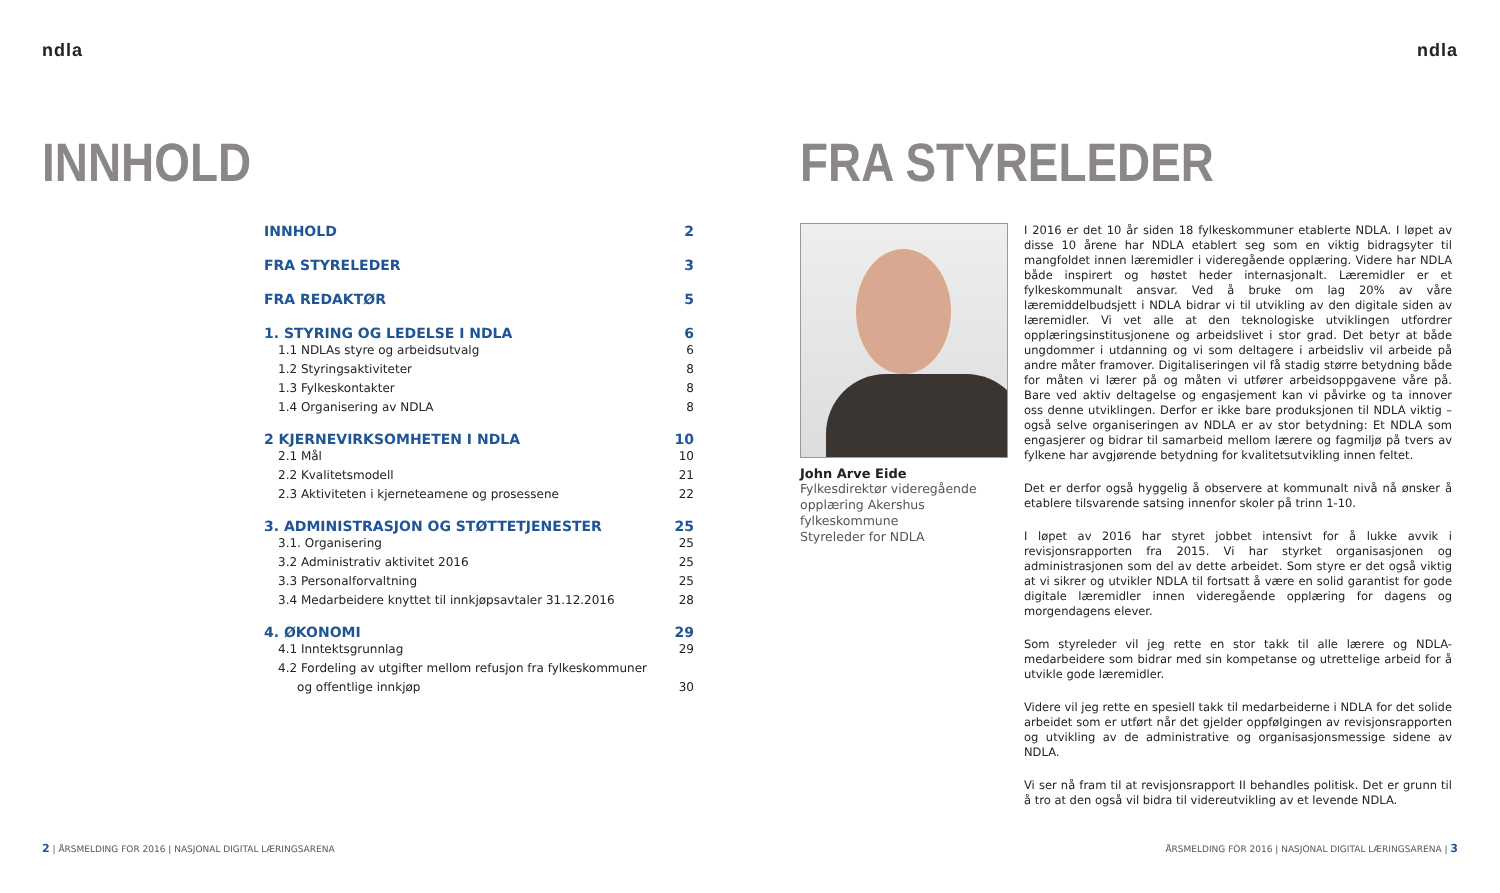ndla
INNHOLD
INNHOLD 2
FRA STYRELEDER 3
FRA REDAKTØR 5
1. STYRING OG LEDELSE I NDLA 6
1.1 NDLAs styre og arbeidsutvalg 6
1.2 Styringsaktiviteter 8
1.3 Fylkeskontakter 8
1.4 Organisering av NDLA 8
2 KJERNEVIRKSOMHETEN I NDLA 10
2.1 Mål 10
2.2 Kvalitetsmodell 21
2.3 Aktiviteten i kjerneteamene og prosessene 22
3. ADMINISTRASJON OG STØTTETJENESTER 25
3.1. Organisering 25
3.2 Administrativ aktivitet 2016 25
3.3 Personalforvaltning 25
3.4 Medarbeidere knyttet til innkjøpsavtaler 31.12.2016 28
4. ØKONOMI 29
4.1 Inntektsgrunnlag 29
4.2 Fordeling av utgifter mellom refusjon fra fylkeskommuner
og offentlige innkjøp 30
2 | ÅRSMELDING FOR 2016 | NASJONAL DIGITAL LÆRINGSARENA
ndla
FRA STYRELEDER
John Arve Eide
Fylkesdirektør videregående opplæring Akershus fylkeskommune
Styreleder for NDLA
I 2016 er det 10 år siden 18 fylkeskommuner etablerte NDLA. I løpet av disse 10 årene har NDLA etablert seg som en viktig bidragsyter til mangfoldet innen læremidler i videregående opplæring. Videre har NDLA både inspirert og høstet heder internasjonalt. Læremidler er et fylkeskommunalt ansvar. Ved å bruke om lag 20% av våre læremiddelbudsjett i NDLA bidrar vi til utvikling av den digitale siden av læremidler. Vi vet alle at den teknologiske utviklingen utfordrer opplæringsinstitusjonene og arbeidslivet i stor grad. Det betyr at både ungdommer i utdanning og vi som deltagere i arbeidsliv vil arbeide på andre måter framover. Digitaliseringen vil få stadig større betydning både for måten vi lærer på og måten vi utfører arbeidsoppgavene våre på. Bare ved aktiv deltagelse og engasjement kan vi påvirke og ta innover oss denne utviklingen. Derfor er ikke bare produksjonen til NDLA viktig – også selve organiseringen av NDLA er av stor betydning: Et NDLA som engasjerer og bidrar til samarbeid mellom lærere og fagmiljø på tvers av fylkene har avgjørende betydning for kvalitetsutvikling innen feltet.
Det er derfor også hyggelig å observere at kommunalt nivå nå ønsker å etablere tilsvarende satsing innenfor skoler på trinn 1-10.
I løpet av 2016 har styret jobbet intensivt for å lukke avvik i revisjonsrapporten fra 2015. Vi har styrket organisasjonen og administrasjonen som del av dette arbeidet. Som styre er det også viktig at vi sikrer og utvikler NDLA til fortsatt å være en solid garantist for gode digitale læremidler innen videregående opplæring for dagens og morgendagens elever.
Som styreleder vil jeg rette en stor takk til alle lærere og NDLA-medarbeidere som bidrar med sin kompetanse og utrettelige arbeid for å utvikle gode læremidler.
Videre vil jeg rette en spesiell takk til medarbeiderne i NDLA for det solide arbeidet som er utført når det gjelder oppfølgingen av revisjonsrapporten og utvikling av de administrative og organisasjonsmessige sidene av NDLA.
Vi ser nå fram til at revisjonsrapport II behandles politisk. Det er grunn til å tro at den også vil bidra til videreutvikling av et levende NDLA.
ÅRSMELDING FOR 2016 | NASJONAL DIGITAL LÆRINGSARENA | 3